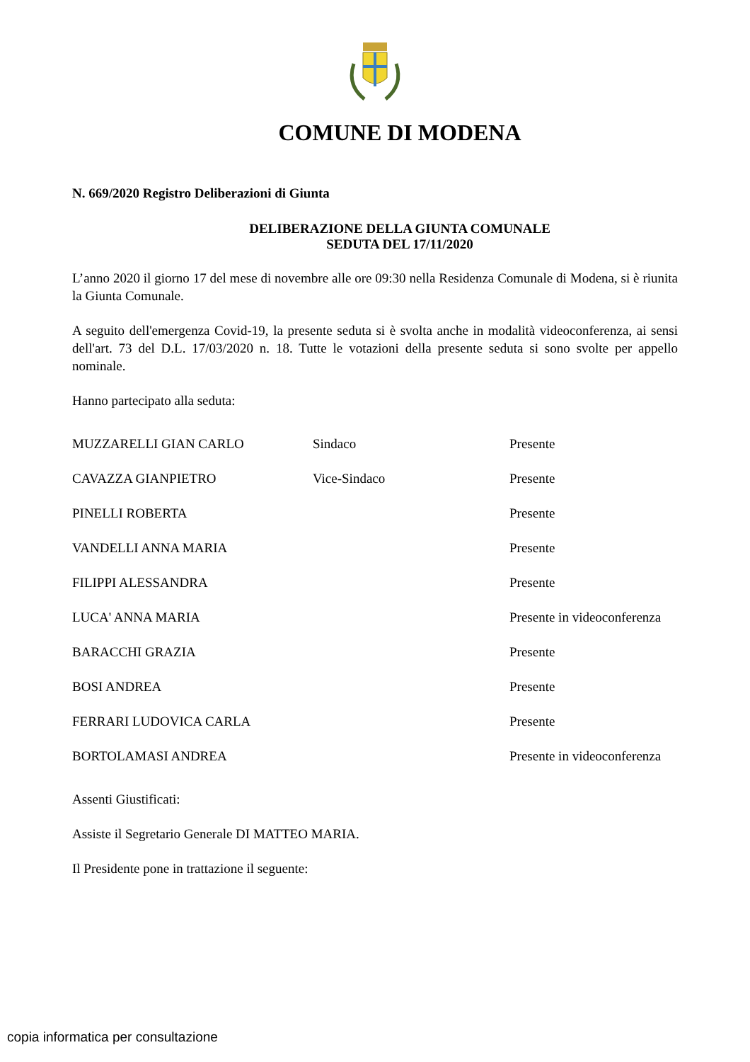COMUNE DI MODENA
N. 669/2020 Registro Deliberazioni di Giunta
DELIBERAZIONE DELLA GIUNTA COMUNALE
SEDUTA DEL 17/11/2020
L’anno 2020 il giorno 17 del mese di novembre alle ore 09:30 nella Residenza Comunale di Modena, si è riunita la Giunta Comunale.
A seguito dell'emergenza Covid-19, la presente seduta si è svolta anche in modalità videoconferenza, ai sensi dell'art. 73 del D.L. 17/03/2020 n. 18. Tutte le votazioni della presente seduta si sono svolte per appello nominale.
Hanno partecipato alla seduta:
| MUZZARELLI GIAN CARLO | Sindaco | Presente |
| CAVAZZA GIANPIETRO | Vice-Sindaco | Presente |
| PINELLI ROBERTA | | Presente |
| VANDELLI ANNA MARIA | | Presente |
| FILIPPI ALESSANDRA | | Presente |
| LUCA' ANNA MARIA | | Presente in videoconferenza |
| BARACCHI GRAZIA | | Presente |
| BOSI ANDREA | | Presente |
| FERRARI LUDOVICA CARLA | | Presente |
| BORTOLAMASI ANDREA | | Presente in videoconferenza |
Assenti Giustificati:
Assiste il Segretario Generale DI MATTEO MARIA.
Il Presidente pone in trattazione il seguente:
copia informatica per consultazione